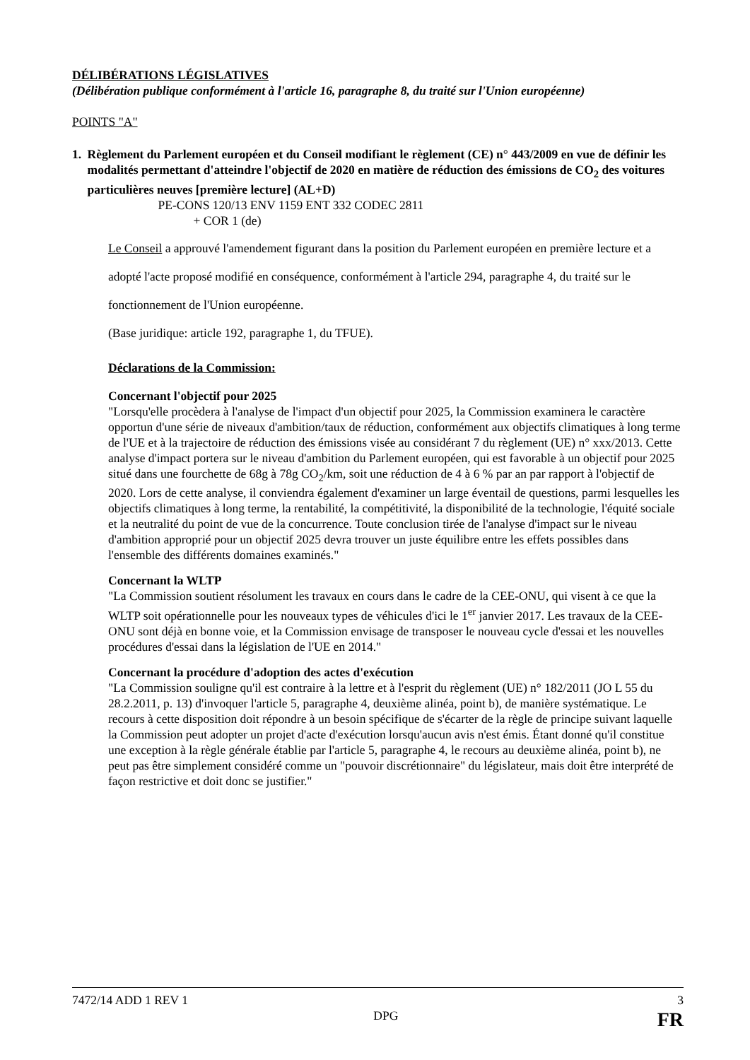DÉLIBÉRATIONS LÉGISLATIVES
(Délibération publique conformément à l'article 16, paragraphe 8, du traité sur l'Union européenne)
POINTS "A"
1. Règlement du Parlement européen et du Conseil modifiant le règlement (CE) n° 443/2009 en vue de définir les modalités permettant d'atteindre l'objectif de 2020 en matière de réduction des émissions de CO<sub>2</sub> des voitures particulières neuves [première lecture] (AL+D)
PE-CONS 120/13 ENV 1159 ENT 332 CODEC 2811
+ COR 1 (de)
Le Conseil a approuvé l'amendement figurant dans la position du Parlement européen en première lecture et a adopté l'acte proposé modifié en conséquence, conformément à l'article 294, paragraphe 4, du traité sur le fonctionnement de l'Union européenne.
(Base juridique: article 192, paragraphe 1, du TFUE).
Déclarations de la Commission:
Concernant l'objectif pour 2025
"Lorsqu'elle procèdera à l'analyse de l'impact d'un objectif pour 2025, la Commission examinera le caractère opportun d'une série de niveaux d'ambition/taux de réduction, conformément aux objectifs climatiques à long terme de l'UE et à la trajectoire de réduction des émissions visée au considérant 7 du règlement (UE) n° xxx/2013. Cette analyse d'impact portera sur le niveau d'ambition du Parlement européen, qui est favorable à un objectif pour 2025 situé dans une fourchette de 68g à 78g CO<sub>2</sub>/km, soit une réduction de 4 à 6 % par an par rapport à l'objectif de 2020. Lors de cette analyse, il conviendra également d'examiner un large éventail de questions, parmi lesquelles les objectifs climatiques à long terme, la rentabilité, la compétitivité, la disponibilité de la technologie, l'équité sociale et la neutralité du point de vue de la concurrence. Toute conclusion tirée de l'analyse d'impact sur le niveau d'ambition approprié pour un objectif 2025 devra trouver un juste équilibre entre les effets possibles dans l'ensemble des différents domaines examinés."
Concernant la WLTP
"La Commission soutient résolument les travaux en cours dans le cadre de la CEE-ONU, qui visent à ce que la WLTP soit opérationnelle pour les nouveaux types de véhicules d'ici le 1<sup>er</sup> janvier 2017. Les travaux de la CEE-ONU sont déjà en bonne voie, et la Commission envisage de transposer le nouveau cycle d'essai et les nouvelles procédures d'essai dans la législation de l'UE en 2014."
Concernant la procédure d'adoption des actes d'exécution
"La Commission souligne qu'il est contraire à la lettre et à l'esprit du règlement (UE) n° 182/2011 (JO L 55 du 28.2.2011, p. 13) d'invoquer l'article 5, paragraphe 4, deuxième alinéa, point b), de manière systématique. Le recours à cette disposition doit répondre à un besoin spécifique de s'écarter de la règle de principe suivant laquelle la Commission peut adopter un projet d'acte d'exécution lorsqu'aucun avis n'est émis. Étant donné qu'il constitue une exception à la règle générale établie par l'article 5, paragraphe 4, le recours au deuxième alinéa, point b), ne peut pas être simplement considéré comme un "pouvoir discrétionnaire" du législateur, mais doit être interprété de façon restrictive et doit donc se justifier."
7472/14 ADD 1 REV 1 3
DPG FR